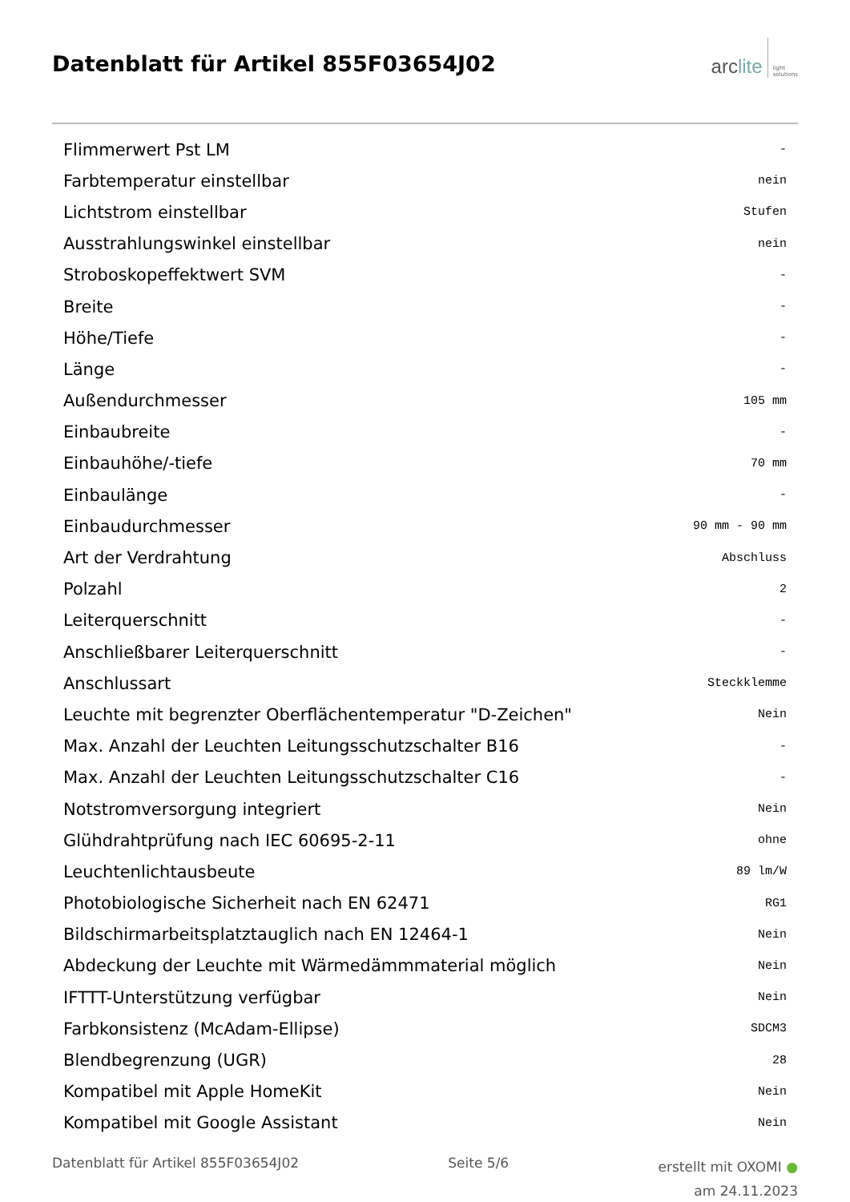Datenblatt für Artikel 855F03654J02
arclite
light
solutions
| Flimmerwert Pst LM | - |
| Farbtemperatur einstellbar | nein |
| Lichtstrom einstellbar | Stufen |
| Ausstrahlungswinkel einstellbar | nein |
| Stroboskopeffektwert SVM | - |
| Breite | - |
| Höhe/Tiefe | - |
| Länge | - |
| Außendurchmesser | 105 mm |
| Einbaubreite | - |
| Einbauhöhe/-tiefe | 70 mm |
| Einbaulänge | - |
| Einbaudurchmesser | 90 mm - 90 mm |
| Art der Verdrahtung | Abschluss |
| Polzahl | 2 |
| Leiterquerschnitt | - |
| Anschließbarer Leiterquerschnitt | - |
| Anschlussart | Steckklemme |
| Leuchte mit begrenzter Oberflächentemperatur "D-Zeichen" | Nein |
| Max. Anzahl der Leuchten Leitungsschutzschalter B16 | - |
| Max. Anzahl der Leuchten Leitungsschutzschalter C16 | - |
| Notstromversorgung integriert | Nein |
| Glühdrahtprüfung nach IEC 60695-2-11 | ohne |
| Leuchtenlichtausbeute | 89 lm/W |
| Photobiologische Sicherheit nach EN 62471 | RG1 |
| Bildschirmarbeitsplatztauglich nach EN 12464-1 | Nein |
| Abdeckung der Leuchte mit Wärmedämmmaterial möglich | Nein |
| IFTTT-Unterstützung verfügbar | Nein |
| Farbkonsistenz (McAdam-Ellipse) | SDCM3 |
| Blendbegrenzung (UGR) | 28 |
| Kompatibel mit Apple HomeKit | Nein |
| Kompatibel mit Google Assistant | Nein |
Datenblatt für Artikel 855F03654J02
Seite 5/6
erstellt mit OXOMI ●
am 24.11.2023